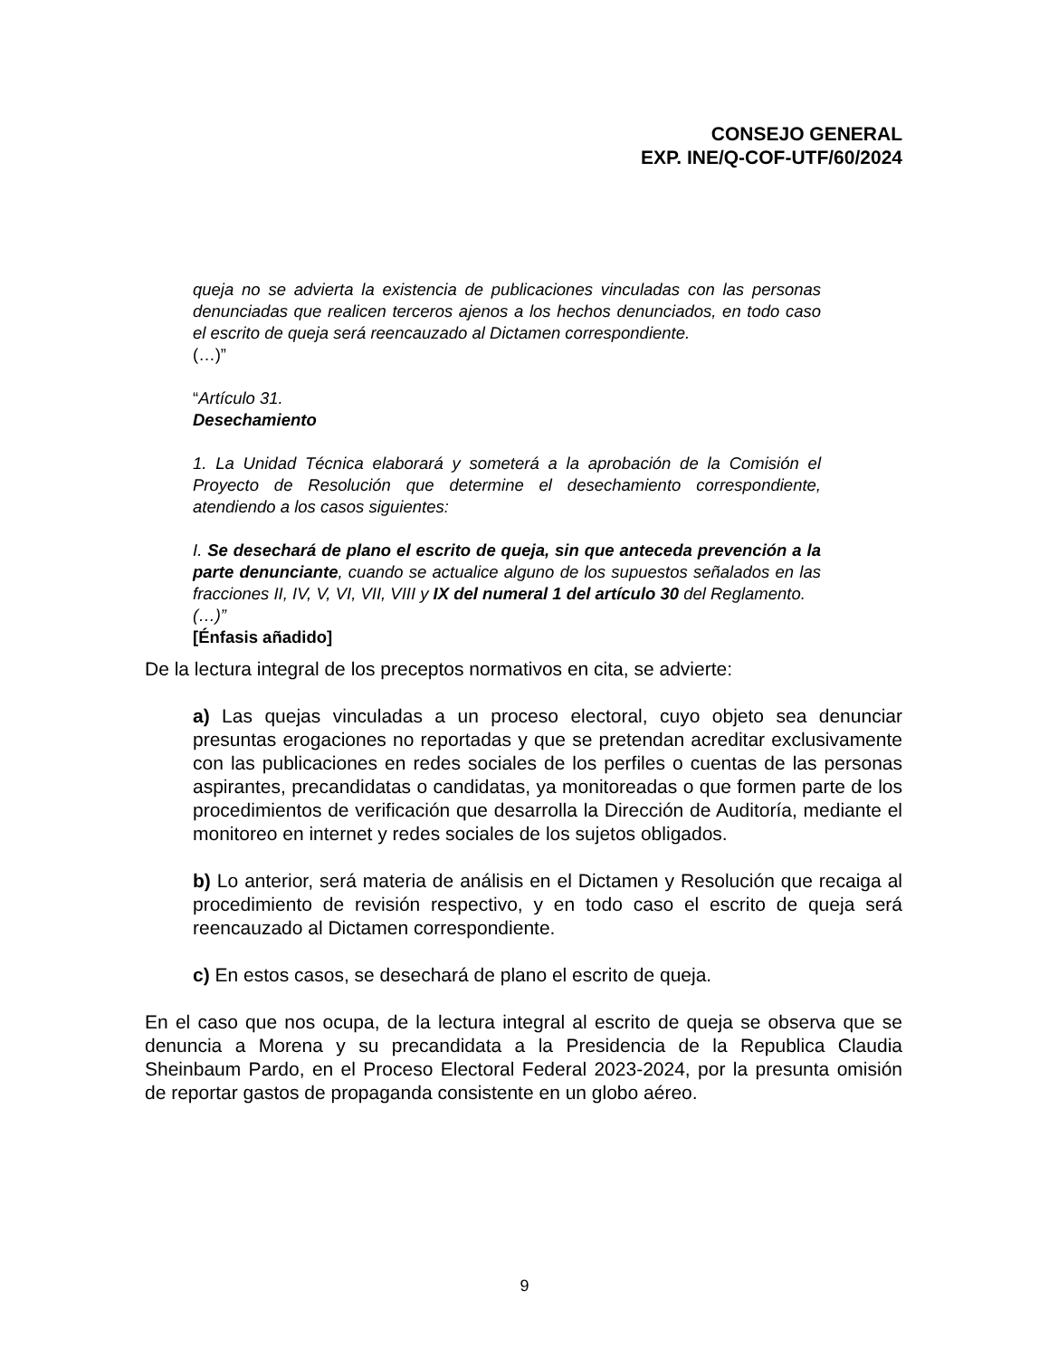CONSEJO GENERAL
EXP. INE/Q-COF-UTF/60/2024
queja no se advierta la existencia de publicaciones vinculadas con las personas denunciadas que realicen terceros ajenos a los hechos denunciados, en todo caso el escrito de queja será reencauzado al Dictamen correspondiente.
(…)”
“Artículo 31.
Desechamiento
1. La Unidad Técnica elaborará y someterá a la aprobación de la Comisión el Proyecto de Resolución que determine el desechamiento correspondiente, atendiendo a los casos siguientes:
I. Se desechará de plano el escrito de queja, sin que anteceda prevención a la parte denunciante, cuando se actualice alguno de los supuestos señalados en las fracciones II, IV, V, VI, VII, VIII y IX del numeral 1 del artículo 30 del Reglamento.
(…)”
[Énfasis añadido]
De la lectura integral de los preceptos normativos en cita, se advierte:
a) Las quejas vinculadas a un proceso electoral, cuyo objeto sea denunciar presuntas erogaciones no reportadas y que se pretendan acreditar exclusivamente con las publicaciones en redes sociales de los perfiles o cuentas de las personas aspirantes, precandidatas o candidatas, ya monitoreadas o que formen parte de los procedimientos de verificación que desarrolla la Dirección de Auditoría, mediante el monitoreo en internet y redes sociales de los sujetos obligados.
b) Lo anterior, será materia de análisis en el Dictamen y Resolución que recaiga al procedimiento de revisión respectivo, y en todo caso el escrito de queja será reencauzado al Dictamen correspondiente.
c) En estos casos, se desechará de plano el escrito de queja.
En el caso que nos ocupa, de la lectura integral al escrito de queja se observa que se denuncia a Morena y su precandidata a la Presidencia de la Republica Claudia Sheinbaum Pardo, en el Proceso Electoral Federal 2023-2024, por la presunta omisión de reportar gastos de propaganda consistente en un globo aéreo.
9